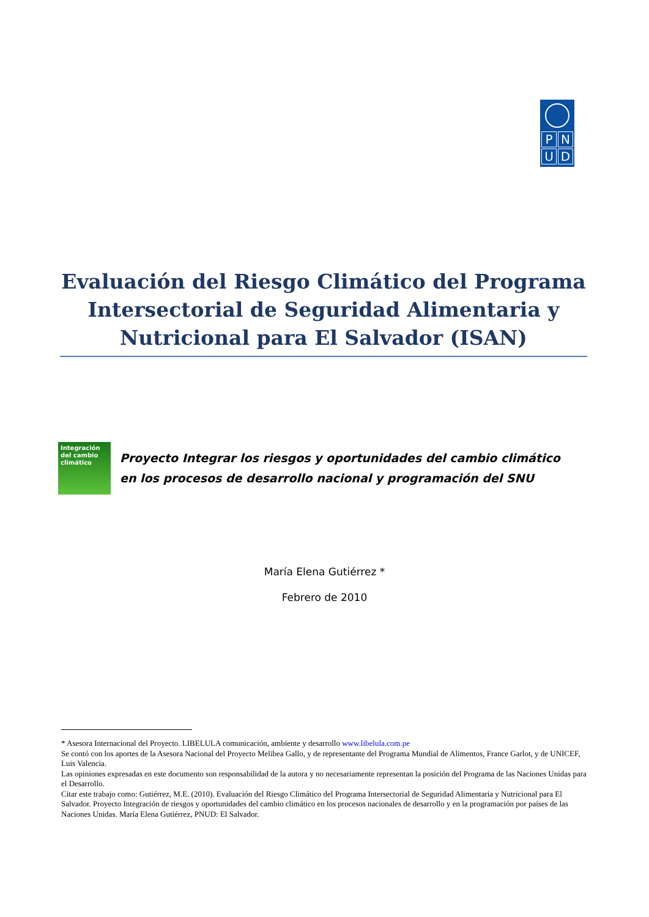P
N
U
D
Evaluación del Riesgo Climático del Programa Intersectorial de Seguridad Alimentaria y Nutricional para El Salvador (ISAN)
Integración del cambio climático
Proyecto Integrar los riesgos y oportunidades del cambio climático
en los procesos de desarrollo nacional y programación del SNU
María Elena Gutiérrez *
Febrero de 2010
* Asesora Internacional del Proyecto. LIBELULA comunicación, ambiente y desarrollo www.libelula.com.pe
Se contó con los aportes de la Asesora Nacional del Proyecto Melibea Gallo, y de representante del Programa Mundial de Alimentos, France Garlot, y de UNICEF, Luis Valencia.
Las opiniones expresadas en este documento son responsabilidad de la autora y no necesariamente representan la posición del Programa de las Naciones Unidas para el Desarrollo.
Citar este trabajo como: Gutiérrez, M.E. (2010). Evaluación del Riesgo Climático del Programa Intersectorial de Seguridad Alimentaria y Nutricional para El Salvador. Proyecto Integración de riesgos y oportunidades del cambio climático en los procesos nacionales de desarrollo y en la programación por países de las Naciones Unidas. María Elena Gutiérrez, PNUD: El Salvador.